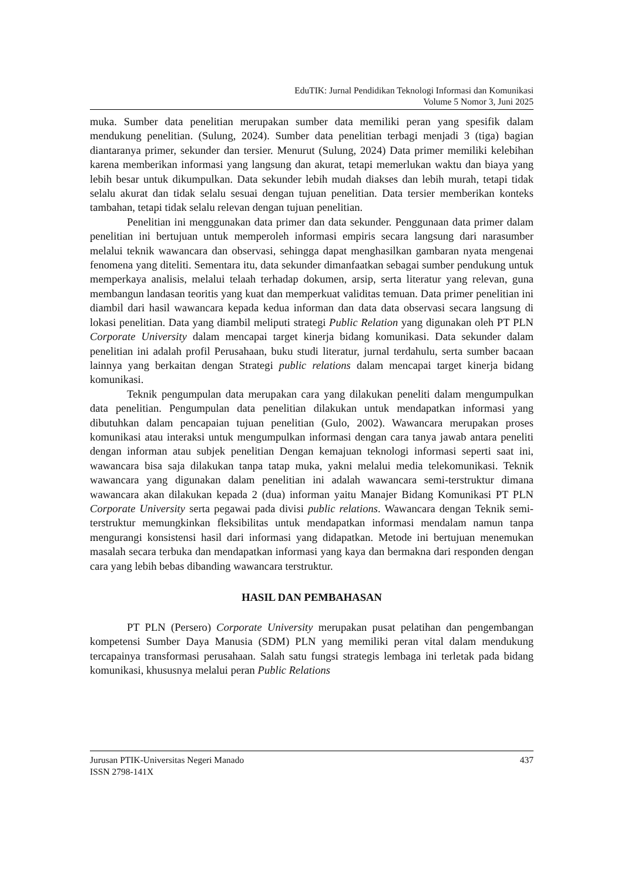EduTIK: Jurnal Pendidikan Teknologi Informasi dan Komunikasi
Volume 5 Nomor 3, Juni 2025
muka. Sumber data penelitian merupakan sumber data memiliki peran yang spesifik dalam mendukung penelitian. (Sulung, 2024). Sumber data penelitian terbagi menjadi 3 (tiga) bagian diantaranya primer, sekunder dan tersier. Menurut (Sulung, 2024) Data primer memiliki kelebihan karena memberikan informasi yang langsung dan akurat, tetapi memerlukan waktu dan biaya yang lebih besar untuk dikumpulkan. Data sekunder lebih mudah diakses dan lebih murah, tetapi tidak selalu akurat dan tidak selalu sesuai dengan tujuan penelitian. Data tersier memberikan konteks tambahan, tetapi tidak selalu relevan dengan tujuan penelitian.
Penelitian ini menggunakan data primer dan data sekunder. Penggunaan data primer dalam penelitian ini bertujuan untuk memperoleh informasi empiris secara langsung dari narasumber melalui teknik wawancara dan observasi, sehingga dapat menghasilkan gambaran nyata mengenai fenomena yang diteliti. Sementara itu, data sekunder dimanfaatkan sebagai sumber pendukung untuk memperkaya analisis, melalui telaah terhadap dokumen, arsip, serta literatur yang relevan, guna membangun landasan teoritis yang kuat dan memperkuat validitas temuan. Data primer penelitian ini diambil dari hasil wawancara kepada kedua informan dan data data observasi secara langsung di lokasi penelitian. Data yang diambil meliputi strategi Public Relation yang digunakan oleh PT PLN Corporate University dalam mencapai target kinerja bidang komunikasi. Data sekunder dalam penelitian ini adalah profil Perusahaan, buku studi literatur, jurnal terdahulu, serta sumber bacaan lainnya yang berkaitan dengan Strategi public relations dalam mencapai target kinerja bidang komunikasi.
Teknik pengumpulan data merupakan cara yang dilakukan peneliti dalam mengumpulkan data penelitian. Pengumpulan data penelitian dilakukan untuk mendapatkan informasi yang dibutuhkan dalam pencapaian tujuan penelitian (Gulo, 2002). Wawancara merupakan proses komunikasi atau interaksi untuk mengumpulkan informasi dengan cara tanya jawab antara peneliti dengan informan atau subjek penelitian Dengan kemajuan teknologi informasi seperti saat ini, wawancara bisa saja dilakukan tanpa tatap muka, yakni melalui media telekomunikasi. Teknik wawancara yang digunakan dalam penelitian ini adalah wawancara semi-terstruktur dimana wawancara akan dilakukan kepada 2 (dua) informan yaitu Manajer Bidang Komunikasi PT PLN Corporate University serta pegawai pada divisi public relations. Wawancara dengan Teknik semi-terstruktur memungkinkan fleksibilitas untuk mendapatkan informasi mendalam namun tanpa mengurangi konsistensi hasil dari informasi yang didapatkan. Metode ini bertujuan menemukan masalah secara terbuka dan mendapatkan informasi yang kaya dan bermakna dari responden dengan cara yang lebih bebas dibanding wawancara terstruktur.
HASIL DAN PEMBAHASAN
PT PLN (Persero) Corporate University merupakan pusat pelatihan dan pengembangan kompetensi Sumber Daya Manusia (SDM) PLN yang memiliki peran vital dalam mendukung tercapainya transformasi perusahaan. Salah satu fungsi strategis lembaga ini terletak pada bidang komunikasi, khususnya melalui peran Public Relations
437 Jurusan PTIK-Universitas Negeri Manado
ISSN 2798-141X